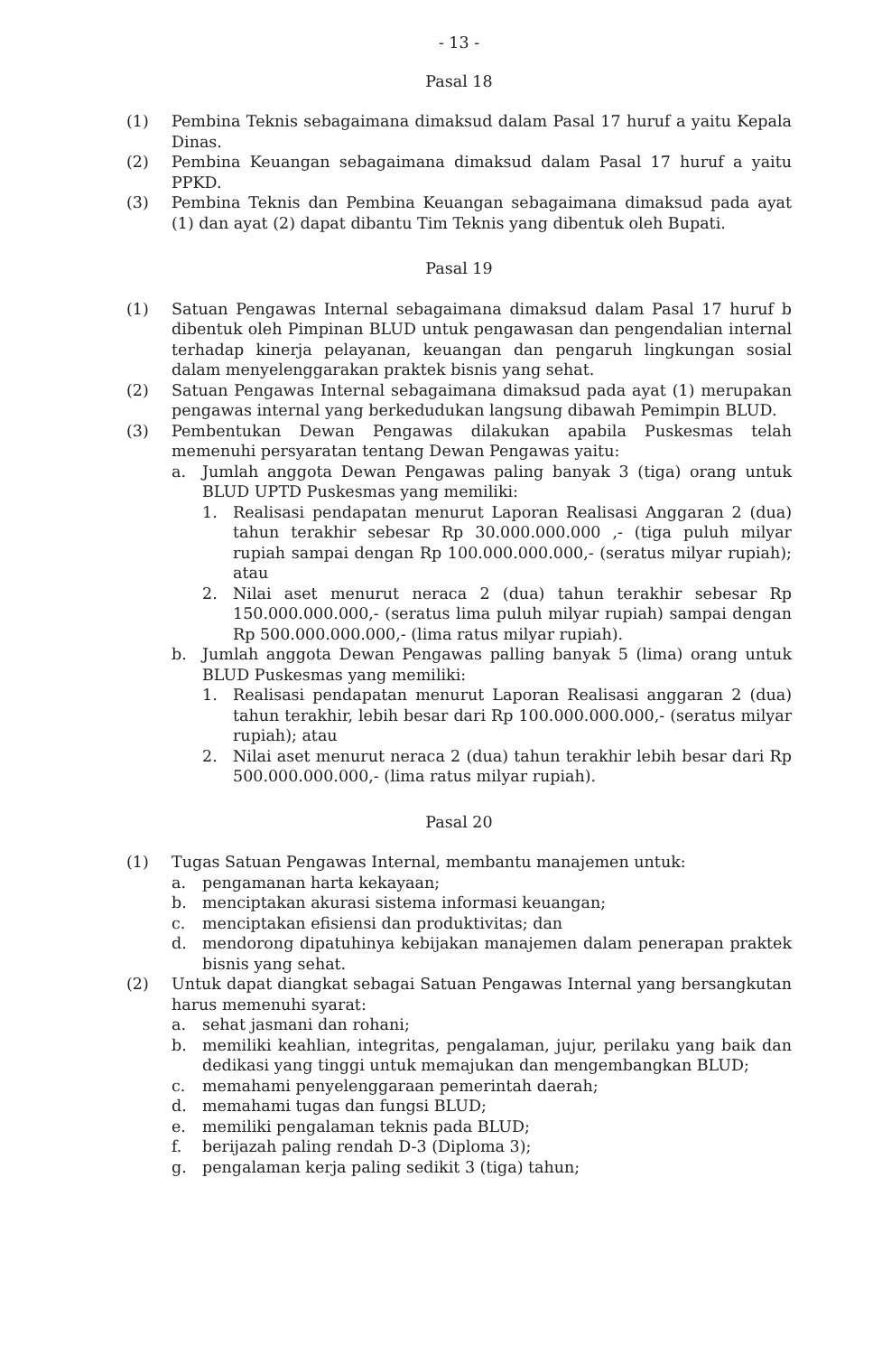- 13 -
Pasal 18
(1) Pembina Teknis sebagaimana dimaksud dalam Pasal 17 huruf a yaitu Kepala Dinas.
(2) Pembina Keuangan sebagaimana dimaksud dalam Pasal 17 huruf a yaitu PPKD.
(3) Pembina Teknis dan Pembina Keuangan sebagaimana dimaksud pada ayat (1) dan ayat (2) dapat dibantu Tim Teknis yang dibentuk oleh Bupati.
Pasal 19
(1) Satuan Pengawas Internal sebagaimana dimaksud dalam Pasal 17 huruf b dibentuk oleh Pimpinan BLUD untuk pengawasan dan pengendalian internal terhadap kinerja pelayanan, keuangan dan pengaruh lingkungan sosial dalam menyelenggarakan praktek bisnis yang sehat.
(2) Satuan Pengawas Internal sebagaimana dimaksud pada ayat (1) merupakan pengawas internal yang berkedudukan langsung dibawah Pemimpin BLUD.
(3) Pembentukan Dewan Pengawas dilakukan apabila Puskesmas telah memenuhi persyaratan tentang Dewan Pengawas yaitu:
a. Jumlah anggota Dewan Pengawas paling banyak 3 (tiga) orang untuk BLUD UPTD Puskesmas yang memiliki:
1. Realisasi pendapatan menurut Laporan Realisasi Anggaran 2 (dua) tahun terakhir sebesar Rp 30.000.000.000 ,- (tiga puluh milyar rupiah sampai dengan Rp 100.000.000.000,- (seratus milyar rupiah); atau
2. Nilai aset menurut neraca 2 (dua) tahun terakhir sebesar Rp 150.000.000.000,- (seratus lima puluh milyar rupiah) sampai dengan Rp 500.000.000.000,- (lima ratus milyar rupiah).
b. Jumlah anggota Dewan Pengawas palling banyak 5 (lima) orang untuk BLUD Puskesmas yang memiliki:
1. Realisasi pendapatan menurut Laporan Realisasi anggaran 2 (dua) tahun terakhir, lebih besar dari Rp 100.000.000.000,- (seratus milyar rupiah); atau
2. Nilai aset menurut neraca 2 (dua) tahun terakhir lebih besar dari Rp 500.000.000.000,- (lima ratus milyar rupiah).
Pasal 20
(1) Tugas Satuan Pengawas Internal, membantu manajemen untuk:
a. pengamanan harta kekayaan;
b. menciptakan akurasi sistema informasi keuangan;
c. menciptakan efisiensi dan produktivitas; dan
d. mendorong dipatuhinya kebijakan manajemen dalam penerapan praktek bisnis yang sehat.
(2) Untuk dapat diangkat sebagai Satuan Pengawas Internal yang bersangkutan harus memenuhi syarat:
a. sehat jasmani dan rohani;
b. memiliki keahlian, integritas, pengalaman, jujur, perilaku yang baik dan dedikasi yang tinggi untuk memajukan dan mengembangkan BLUD;
c. memahami penyelenggaraan pemerintah daerah;
d. memahami tugas dan fungsi BLUD;
e. memiliki pengalaman teknis pada BLUD;
f. berijazah paling rendah D-3 (Diploma 3);
g. pengalaman kerja paling sedikit 3 (tiga) tahun;